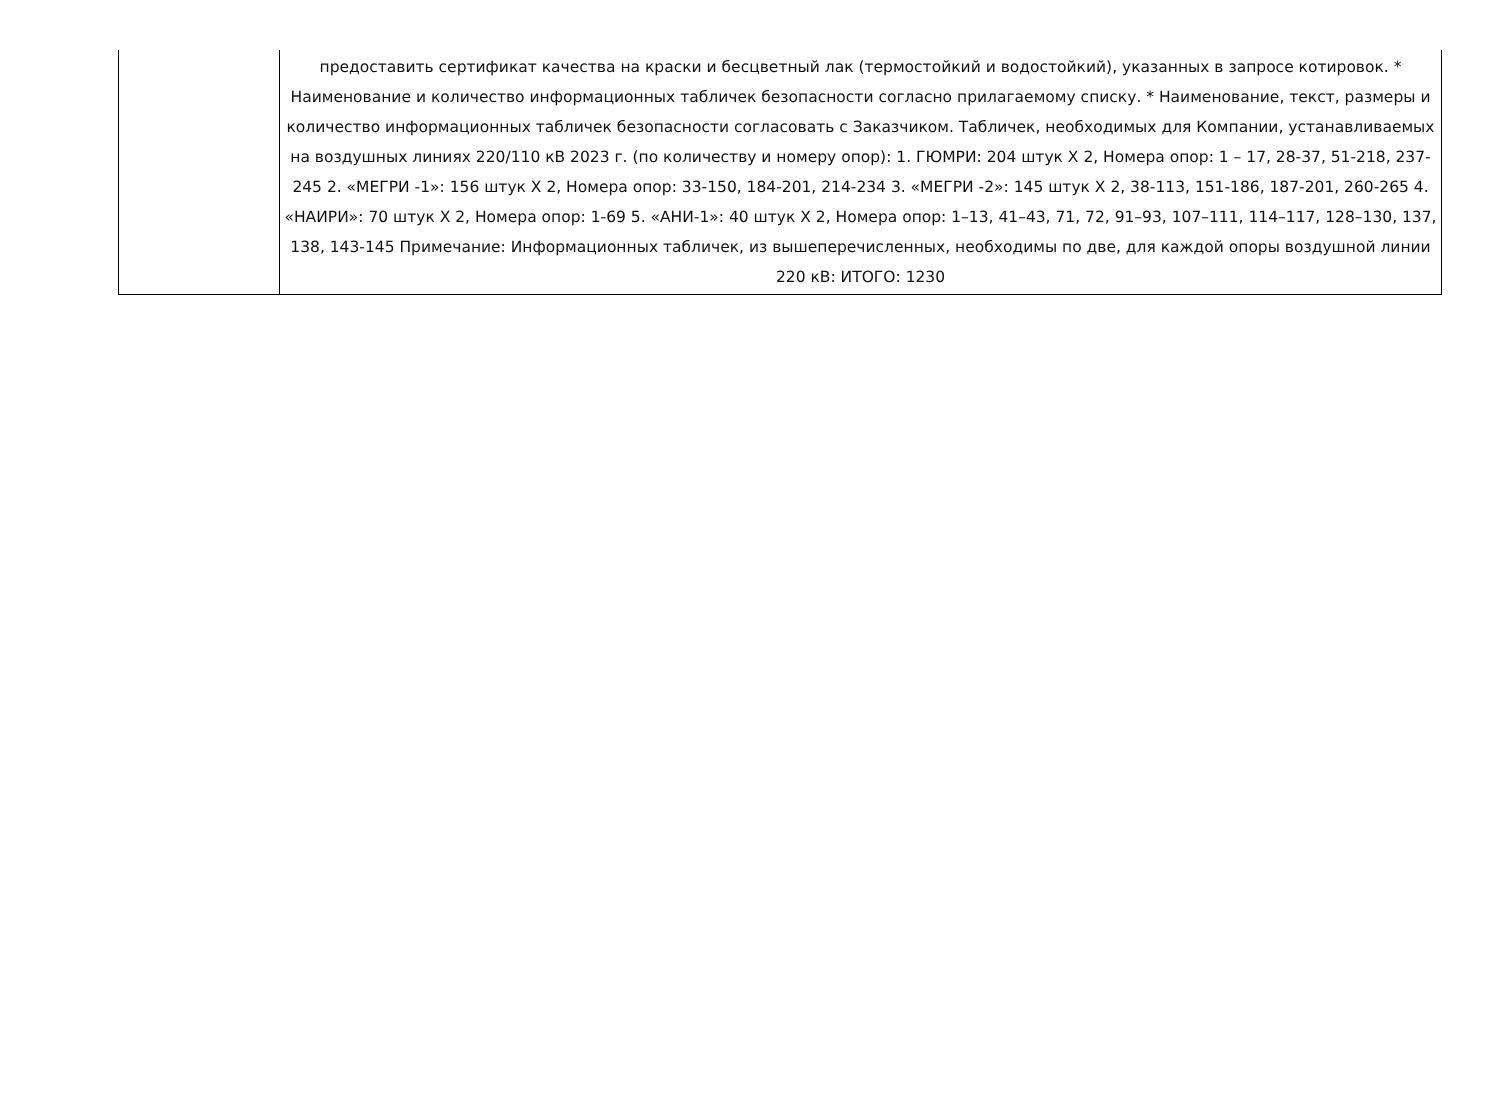| | предоставить сертификат качества на краски и бесцветный лак (термостойкий и водостойкий), указанных в запросе котировок. * Наименование и количество информационных табличек безопасности согласно прилагаемому списку. * Наименование, текст, размеры и количество информационных табличек безопасности согласовать с Заказчиком. Табличек, необходимых для Компании, устанавливаемых на воздушных линиях 220/110 кВ 2023 г. (по количеству и номеру опор): 1. ГЮМРИ: 204 штук X 2, Номера опор: 1 – 17, 28-37, 51-218, 237-245 2. «МЕГРИ -1»: 156 штук X 2, Номера опор: 33-150, 184-201, 214-234 3. «МЕГРИ -2»: 145 штук X 2, 38-113, 151-186, 187-201, 260-265 4. «НАИРИ»: 70 штук X 2, Номера опор: 1-69 5. «АНИ-1»: 40 штук X 2, Номера опор: 1–13, 41–43, 71, 72, 91–93, 107–111, 114–117, 128–130, 137, 138, 143-145 Примечание: Информационных табличек, из вышеперечисленных, необходимы по две, для каждой опоры воздушной линии 220 кВ: ИТОГО: 1230 |